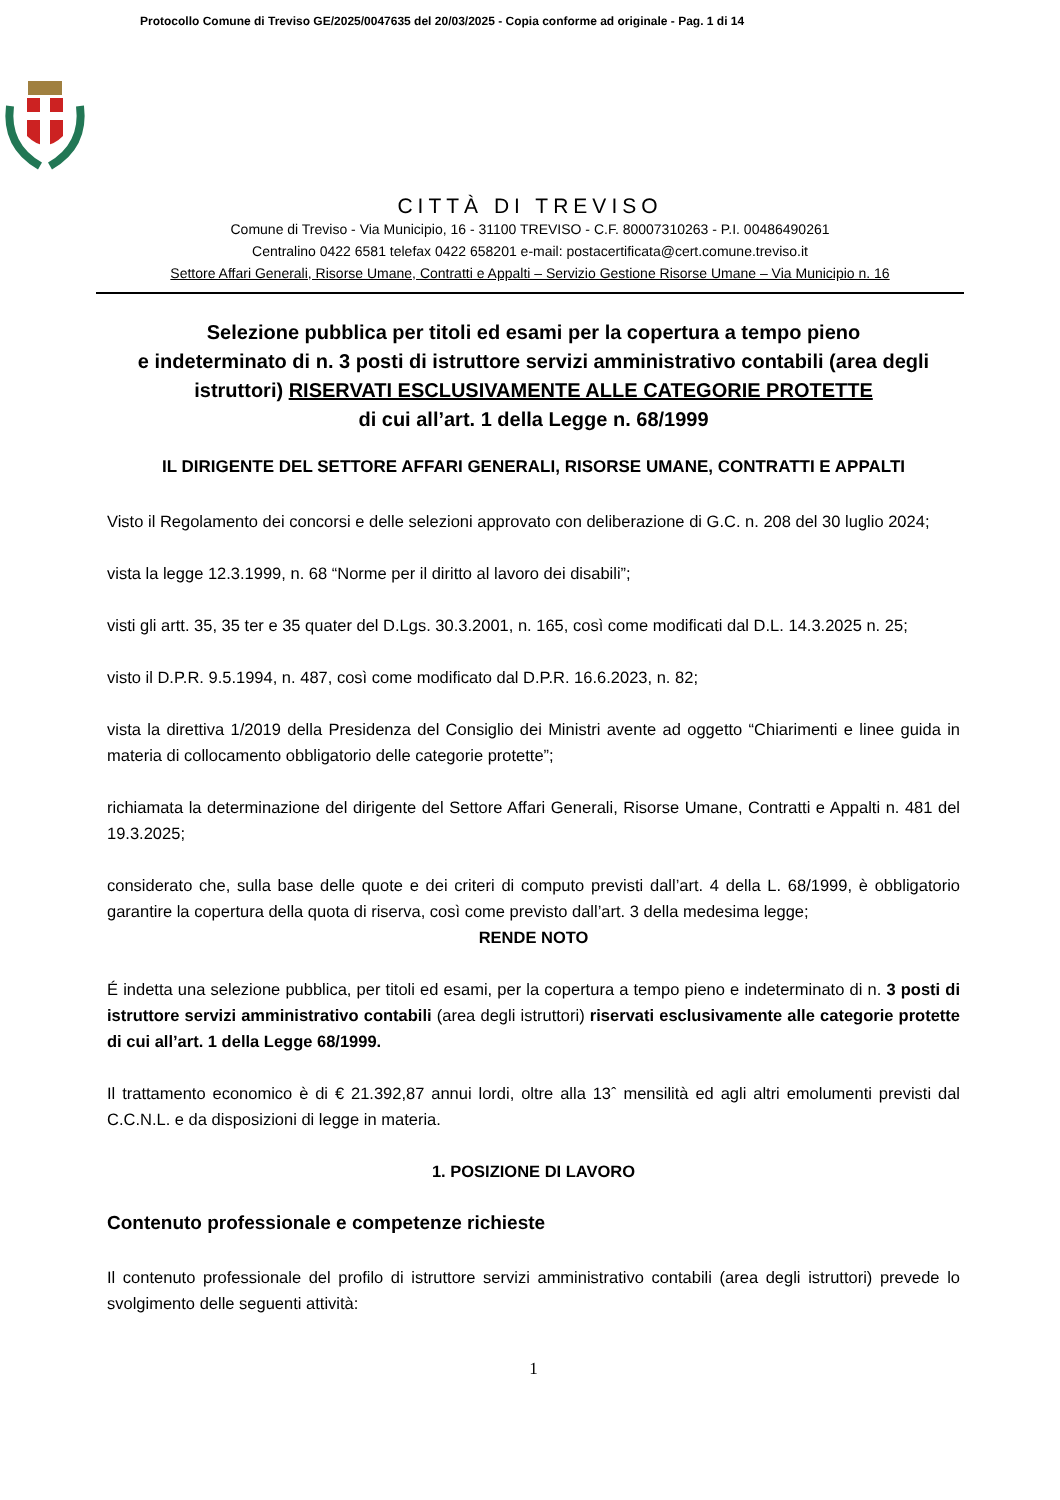Protocollo Comune di Treviso GE/2025/0047635 del 20/03/2025 - Copia conforme ad originale - Pag. 1 di 14
CITTÀ DI TREVISO
Comune di Treviso - Via Municipio, 16 - 31100 TREVISO - C.F. 80007310263 - P.I. 00486490261
Centralino 0422 6581 telefax 0422 658201 e-mail: postacertificata@cert.comune.treviso.it
Settore Affari Generali, Risorse Umane, Contratti e Appalti – Servizio Gestione Risorse Umane – Via Municipio n. 16
Selezione pubblica per titoli ed esami per la copertura a tempo pieno
e indeterminato di n. 3 posti di istruttore servizi amministrativo contabili (area degli istruttori) RISERVATI ESCLUSIVAMENTE ALLE CATEGORIE PROTETTE
di cui all’art. 1 della Legge n. 68/1999
IL DIRIGENTE DEL SETTORE AFFARI GENERALI, RISORSE UMANE, CONTRATTI E APPALTI
Visto il Regolamento dei concorsi e delle selezioni approvato con deliberazione di G.C. n. 208 del 30 luglio 2024;
vista la legge 12.3.1999, n. 68 “Norme per il diritto al lavoro dei disabili”;
visti gli artt. 35, 35 ter e 35 quater del D.Lgs. 30.3.2001, n. 165, così come modificati dal D.L. 14.3.2025 n. 25;
visto il D.P.R. 9.5.1994, n. 487, così come modificato dal D.P.R. 16.6.2023, n. 82;
vista la direttiva 1/2019 della Presidenza del Consiglio dei Ministri avente ad oggetto “Chiarimenti e linee guida in materia di collocamento obbligatorio delle categorie protette”;
richiamata la determinazione del dirigente del Settore Affari Generali, Risorse Umane, Contratti e Appalti n. 481 del 19.3.2025;
considerato che, sulla base delle quote e dei criteri di computo previsti dall’art. 4 della L. 68/1999, è obbligatorio garantire la copertura della quota di riserva, così come previsto dall’art. 3 della medesima legge;
RENDE NOTO
É indetta una selezione pubblica, per titoli ed esami, per la copertura a tempo pieno e indeterminato di n. 3 posti di istruttore servizi amministrativo contabili (area degli istruttori) riservati esclusivamente alle categorie protette di cui all’art. 1 della Legge 68/1999.
Il trattamento economico è di € 21.392,87 annui lordi, oltre alla 13ˆ mensilità ed agli altri emolumenti previsti dal C.C.N.L. e da disposizioni di legge in materia.
1. POSIZIONE DI LAVORO
Contenuto professionale e competenze richieste
Il contenuto professionale del profilo di istruttore servizi amministrativo contabili (area degli istruttori) prevede lo svolgimento delle seguenti attività:
1